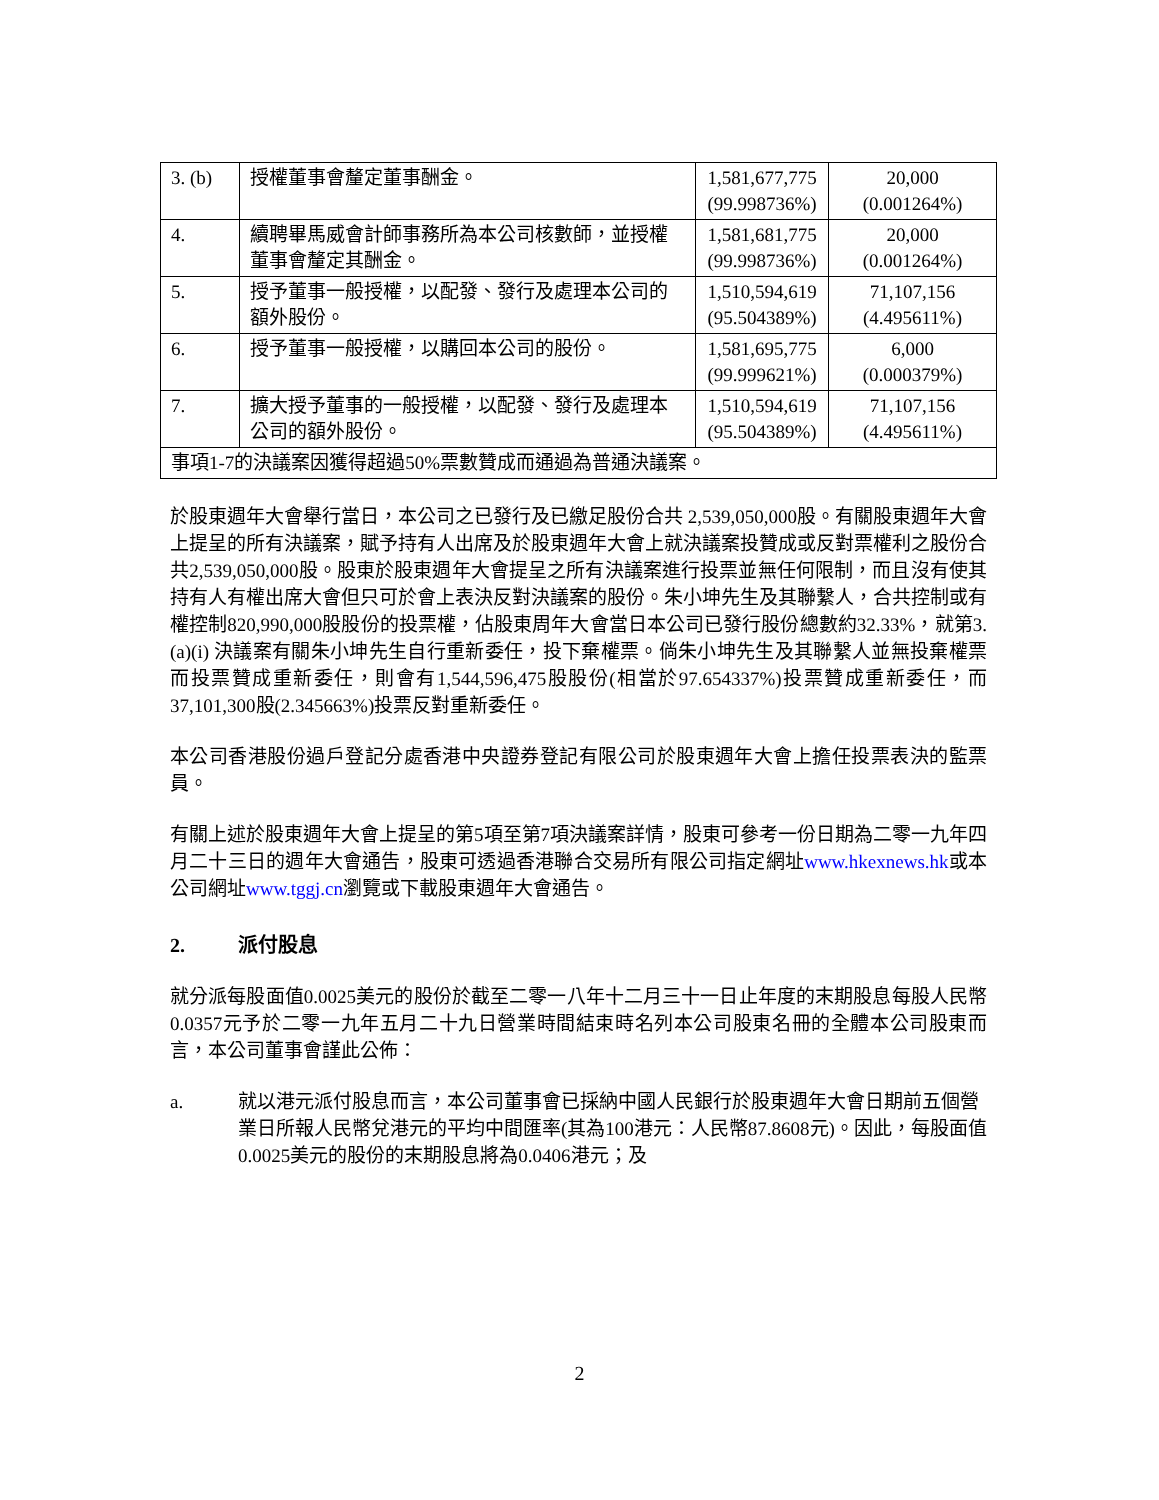| 3. (b) | 授權董事會釐定董事酬金。 | 1,581,677,775 (99.998736%) | 20,000 (0.001264%) |
| 4. | 續聘畢馬威會計師事務所為本公司核數師，並授權董事會釐定其酬金。 | 1,581,681,775 (99.998736%) | 20,000 (0.001264%) |
| 5. | 授予董事一般授權，以配發、發行及處理本公司的額外股份。 | 1,510,594,619 (95.504389%) | 71,107,156 (4.495611%) |
| 6. | 授予董事一般授權，以購回本公司的股份。 | 1,581,695,775 (99.999621%) | 6,000 (0.000379%) |
| 7. | 擴大授予董事的一般授權，以配發、發行及處理本公司的額外股份。 | 1,510,594,619 (95.504389%) | 71,107,156 (4.495611%) |
| 事項1-7的決議案因獲得超過50%票數贊成而通過為普通決議案。 | | | |
於股東週年大會舉行當日，本公司之已發行及已繳足股份合共 2,539,050,000股。有關股東週年大會上提呈的所有決議案，賦予持有人出席及於股東週年大會上就決議案投贊成或反對票權利之股份合共2,539,050,000股。股東於股東週年大會提呈之所有決議案進行投票並無任何限制，而且沒有使其持有人有權出席大會但只可於會上表決反對決議案的股份。朱小坤先生及其聯繫人，合共控制或有權控制820,990,000股股份的投票權，佔股東周年大會當日本公司已發行股份總數約32.33%，就第3.(a)(i) 決議案有關朱小坤先生自行重新委任，投下棄權票。倘朱小坤先生及其聯繫人並無投棄權票而投票贊成重新委任，則會有1,544,596,475股股份(相當於97.654337%)投票贊成重新委任，而37,101,300股(2.345663%)投票反對重新委任。
本公司香港股份過戶登記分處香港中央證券登記有限公司於股東週年大會上擔任投票表決的監票員。
有關上述於股東週年大會上提呈的第5項至第7項決議案詳情，股東可參考一份日期為二零一九年四月二十三日的週年大會通告，股東可透過香港聯合交易所有限公司指定網址www.hkexnews.hk或本公司網址www.tggj.cn瀏覽或下載股東週年大會通告。
2. 派付股息
就分派每股面值0.0025美元的股份於截至二零一八年十二月三十一日止年度的末期股息每股人民幣0.0357元予於二零一九年五月二十九日營業時間結束時名列本公司股東名冊的全體本公司股東而言，本公司董事會謹此公佈：
a. 就以港元派付股息而言，本公司董事會已採納中國人民銀行於股東週年大會日期前五個營業日所報人民幣兌港元的平均中間匯率(其為100港元：人民幣87.8608元)。因此，每股面值0.0025美元的股份的末期股息將為0.0406港元；及
2